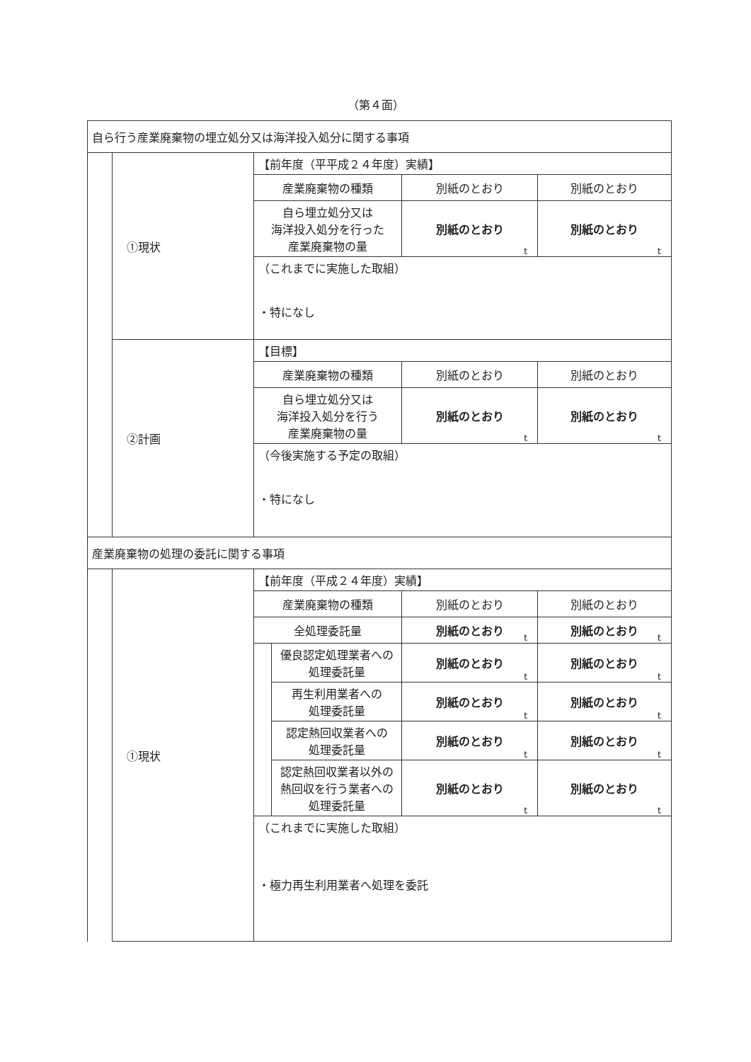（第４面）
| 自ら行う産業廃棄物の埋立処分又は海洋投入処分に関する事項 | | | | | |
| | ①現状 | 【前年度（平平成２４年度）実績】 | | | |
| | | 産業廃棄物の種類 | | 別紙のとおり | 別紙のとおり |
| | | 自ら埋立処分又は 海洋投入処分を行った 産業廃棄物の量 | | 別紙のとおり t | 別紙のとおり t |
| | | （これまでに実施した取組） ・特になし | | | |
| | ②計画 | 【目標】 | | | |
| | | 産業廃棄物の種類 | | 別紙のとおり | 別紙のとおり |
| | | 自ら埋立処分又は 海洋投入処分を行う 産業廃棄物の量 | | 別紙のとおり t | 別紙のとおり t |
| | | （今後実施する予定の取組） ・特になし | | | |
| 産業廃棄物の処理の委託に関する事項 | | | | | |
| | ①現状 | 【前年度（平成２４年度）実績】 | | | |
| | | 産業廃棄物の種類 | | 別紙のとおり | 別紙のとおり |
| | | 全処理委託量 | | 別紙のとおり t | 別紙のとおり t |
| | | | 優良認定処理業者への 処理委託量 | 別紙のとおり t | 別紙のとおり t |
| | | | 再生利用業者への 処理委託量 | 別紙のとおり t | 別紙のとおり t |
| | | | 認定熱回収業者への 処理委託量 | 別紙のとおり t | 別紙のとおり t |
| | | | 認定熱回収業者以外の 熱回収を行う業者への 処理委託量 | 別紙のとおり t | 別紙のとおり t |
| | | （これまでに実施した取組） ・極力再生利用業者へ処理を委託 | | | |